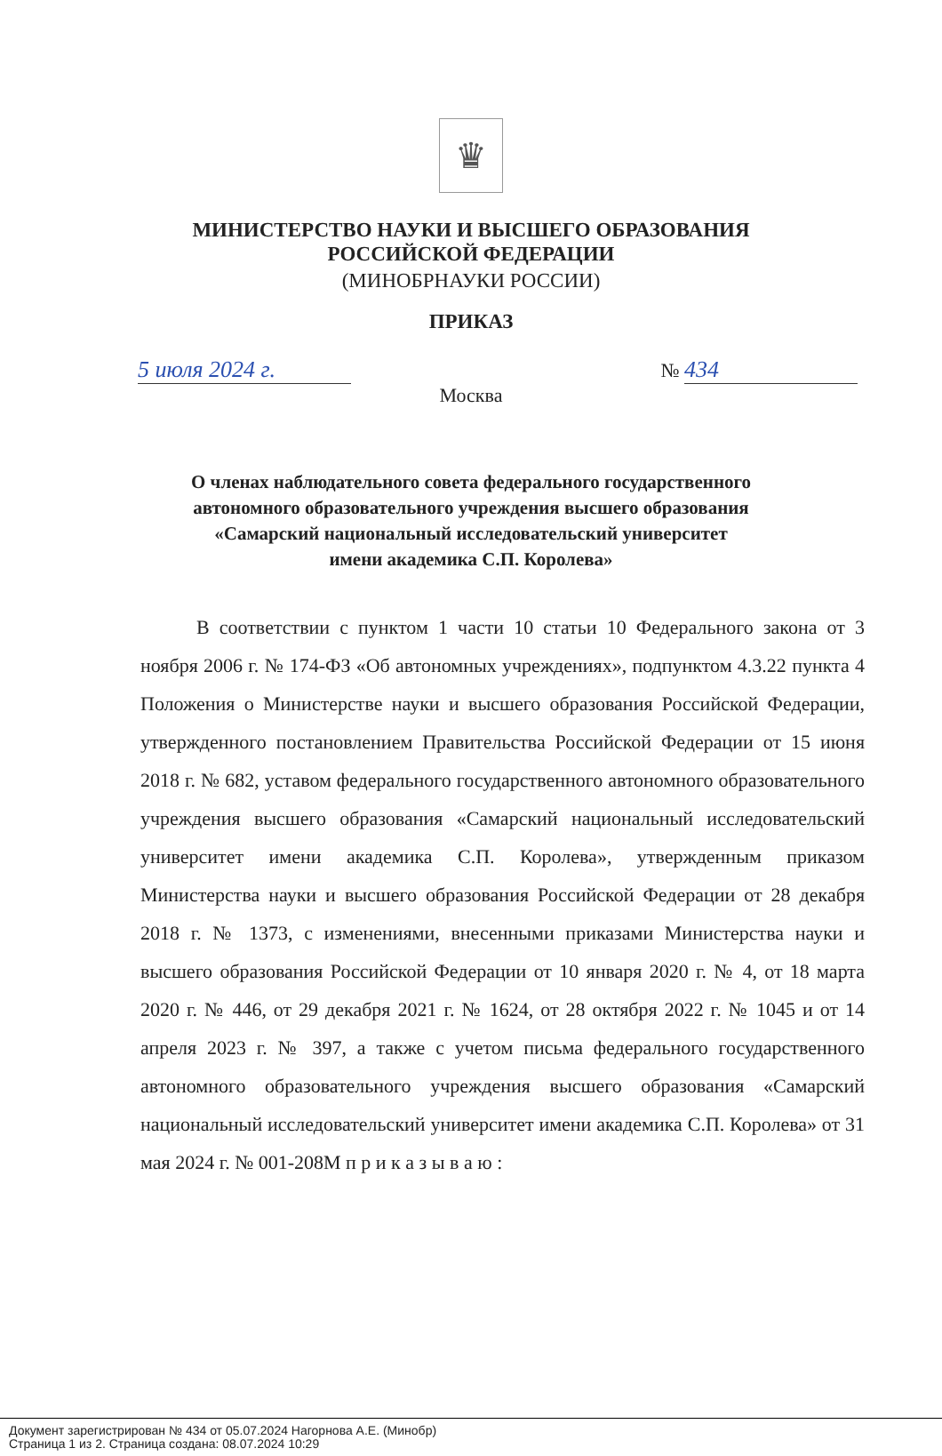♛
МИНИСТЕРСТВО НАУКИ И ВЫСШЕГО ОБРАЗОВАНИЯ
РОССИЙСКОЙ ФЕДЕРАЦИИ
(МИНОБРНАУКИ РОССИИ)
ПРИКАЗ
5 июля 2024 г.
№ 434
Москва
О членах наблюдательного совета федерального государственного
автономного образовательного учреждения высшего образования
«Самарский национальный исследовательский университет
имени академика С.П. Королева»
В соответствии с пунктом 1 части 10 статьи 10 Федерального закона от 3 ноября 2006 г. № 174-ФЗ «Об автономных учреждениях», подпунктом 4.3.22 пункта 4 Положения о Министерстве науки и высшего образования Российской Федерации, утвержденного постановлением Правительства Российской Федерации от 15 июня 2018 г. № 682, уставом федерального государственного автономного образовательного учреждения высшего образования «Самарский национальный исследовательский университет имени академика С.П. Королева», утвержденным приказом Министерства науки и высшего образования Российской Федерации от 28 декабря 2018 г. № 1373, с изменениями, внесенными приказами Министерства науки и высшего образования Российской Федерации от 10 января 2020 г. № 4, от 18 марта 2020 г. № 446, от 29 декабря 2021 г. № 1624, от 28 октября 2022 г. № 1045 и от 14 апреля 2023 г. № 397, а также с учетом письма федерального государственного автономного образовательного учреждения высшего образования «Самарский национальный исследовательский университет имени академика С.П. Королева» от 31 мая 2024 г. № 001-208М п р и к а з ы в а ю :
Документ зарегистрирован № 434 от 05.07.2024 Нагорнова А.Е. (Минобр)
Страница 1 из 2. Страница создана: 08.07.2024 10:29